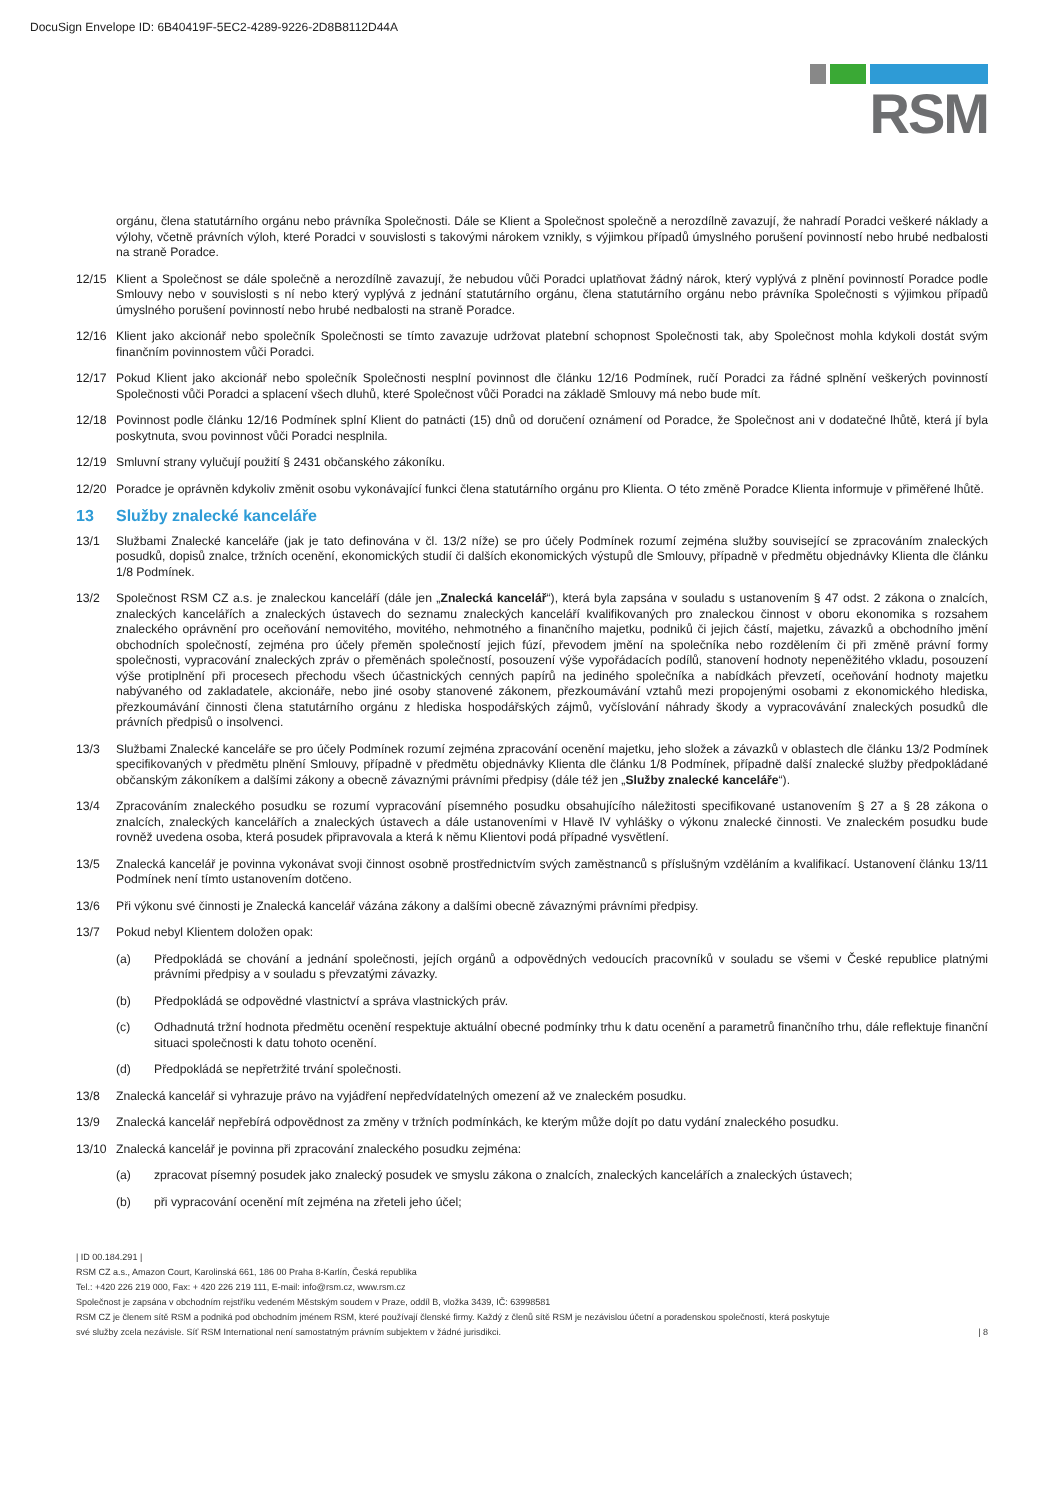DocuSign Envelope ID: 6B40419F-5EC2-4289-9226-2D8B8112D44A
RSM
orgánu, člena statutárního orgánu nebo právníka Společnosti. Dále se Klient a Společnost společně a nerozdílně zavazují, že nahradí Poradci veškeré náklady a výlohy, včetně právních výloh, které Poradci v souvislosti s takovými nárokem vznikly, s výjimkou případů úmyslného porušení povinností nebo hrubé nedbalosti na straně Poradce.
12/15 Klient a Společnost se dále společně a nerozdílně zavazují, že nebudou vůči Poradci uplatňovat žádný nárok, který vyplývá z plnění povinností Poradce podle Smlouvy nebo v souvislosti s ní nebo který vyplývá z jednání statutárního orgánu, člena statutárního orgánu nebo právníka Společnosti s výjimkou případů úmyslného porušení povinností nebo hrubé nedbalosti na straně Poradce.
12/16 Klient jako akcionář nebo společník Společnosti se tímto zavazuje udržovat platební schopnost Společnosti tak, aby Společnost mohla kdykoli dostát svým finančním povinnostem vůči Poradci.
12/17 Pokud Klient jako akcionář nebo společník Společnosti nesplní povinnost dle článku 12/16 Podmínek, ručí Poradci za řádné splnění veškerých povinností Společnosti vůči Poradci a splacení všech dluhů, které Společnost vůči Poradci na základě Smlouvy má nebo bude mít.
12/18 Povinnost podle článku 12/16 Podmínek splní Klient do patnácti (15) dnů od doručení oznámení od Poradce, že Společnost ani v dodatečné lhůtě, která jí byla poskytnuta, svou povinnost vůči Poradci nesplnila.
12/19 Smluvní strany vylučují použití § 2431 občanského zákoníku.
12/20 Poradce je oprávněn kdykoliv změnit osobu vykonávající funkci člena statutárního orgánu pro Klienta. O této změně Poradce Klienta informuje v přiměřené lhůtě.
13 Služby znalecké kanceláře
13/1 Službami Znalecké kanceláře (jak je tato definována v čl. 13/2 níže) se pro účely Podmínek rozumí zejména služby související se zpracováním znaleckých posudků, dopisů znalce, tržních ocenění, ekonomických studií či dalších ekonomických výstupů dle Smlouvy, případně v předmětu objednávky Klienta dle článku 1/8 Podmínek.
13/2 Společnost RSM CZ a.s. je znaleckou kanceláří (dále jen „Znalecká kancelář“), která byla zapsána v souladu s ustanovením § 47 odst. 2 zákona o znalcích, znaleckých kancelářích a znaleckých ústavech do seznamu znaleckých kanceláří kvalifikovaných pro znaleckou činnost v oboru ekonomika s rozsahem znaleckého oprávnění pro oceňování nemovitého, movitého, nehmotného a finančního majetku, podniků či jejich částí, majetku, závazků a obchodního jmění obchodních společností, zejména pro účely přeměn společností jejich fúzí, převodem jmění na společníka nebo rozdělením či při změně právní formy společnosti, vypracování znaleckých zpráv o přeměnách společností, posouzení výše vypořádacích podílů, stanovení hodnoty nepeněžitého vkladu, posouzení výše protiplnění při procesech přechodu všech účastnických cenných papírů na jediného společníka a nabídkách převzetí, oceňování hodnoty majetku nabývaného od zakladatele, akcionáře, nebo jiné osoby stanovené zákonem, přezkoumávání vztahů mezi propojenými osobami z ekonomického hlediska, přezkoumávání činnosti člena statutárního orgánu z hlediska hospodářských zájmů, vyčíslování náhrady škody a vypracovávání znaleckých posudků dle právních předpisů o insolvenci.
13/3 Službami Znalecké kanceláře se pro účely Podmínek rozumí zejména zpracování ocenění majetku, jeho složek a závazků v oblastech dle článku 13/2 Podmínek specifikovaných v předmětu plnění Smlouvy, případně v předmětu objednávky Klienta dle článku 1/8 Podmínek, případně další znalecké služby předpokládané občanským zákoníkem a dalšími zákony a obecně závaznými právními předpisy (dále též jen „Služby znalecké kanceláře“).
13/4 Zpracováním znaleckého posudku se rozumí vypracování písemného posudku obsahujícího náležitosti specifikované ustanovením § 27 a § 28 zákona o znalcích, znaleckých kancelářích a znaleckých ústavech a dále ustanoveními v Hlavě IV vyhlášky o výkonu znalecké činnosti. Ve znaleckém posudku bude rovněž uvedena osoba, která posudek připravovala a která k němu Klientovi podá případné vysvětlení.
13/5 Znalecká kancelář je povinna vykonávat svoji činnost osobně prostřednictvím svých zaměstnanců s příslušným vzděláním a kvalifikací. Ustanovení článku 13/11 Podmínek není tímto ustanovením dotčeno.
13/6 Při výkonu své činnosti je Znalecká kancelář vázána zákony a dalšími obecně závaznými právními předpisy.
13/7 Pokud nebyl Klientem doložen opak:
(a) Předpokládá se chování a jednání společnosti, jejích orgánů a odpovědných vedoucích pracovníků v souladu se všemi v České republice platnými právními předpisy a v souladu s převzatými závazky.
(b) Předpokládá se odpovědné vlastnictví a správa vlastnických práv.
(c) Odhadnutá tržní hodnota předmětu ocenění respektuje aktuální obecné podmínky trhu k datu ocenění a parametrů finančního trhu, dále reflektuje finanční situaci společnosti k datu tohoto ocenění.
(d) Předpokládá se nepřetržité trvání společnosti.
13/8 Znalecká kancelář si vyhrazuje právo na vyjádření nepředvídatelných omezení až ve znaleckém posudku.
13/9 Znalecká kancelář nepřebírá odpovědnost za změny v tržních podmínkách, ke kterým může dojít po datu vydání znaleckého posudku.
13/10 Znalecká kancelář je povinna při zpracování znaleckého posudku zejména:
(a) zpracovat písemný posudek jako znalecký posudek ve smyslu zákona o znalcích, znaleckých kancelářích a znaleckých ústavech;
(b) při vypracování ocenění mít zejména na zřeteli jeho účel;
| ID 00.184.291 |
RSM CZ a.s., Amazon Court, Karolinská 661, 186 00 Praha 8-Karlín, Česká republika
Tel.: +420 226 219 000, Fax: + 420 226 219 111, E-mail: info@rsm.cz, www.rsm.cz
Společnost je zapsána v obchodním rejstříku vedeném Městským soudem v Praze, oddíl B, vložka 3439, IČ: 63998581
RSM CZ je členem sítě RSM a podniká pod obchodním jménem RSM, které používají členské firmy. Každý z členů sítě RSM je nezávislou účetní a poradenskou společností, která poskytuje
své služby zcela nezávisle. Síť RSM International není samostatným právním subjektem v žádné jurisdikci. | 8